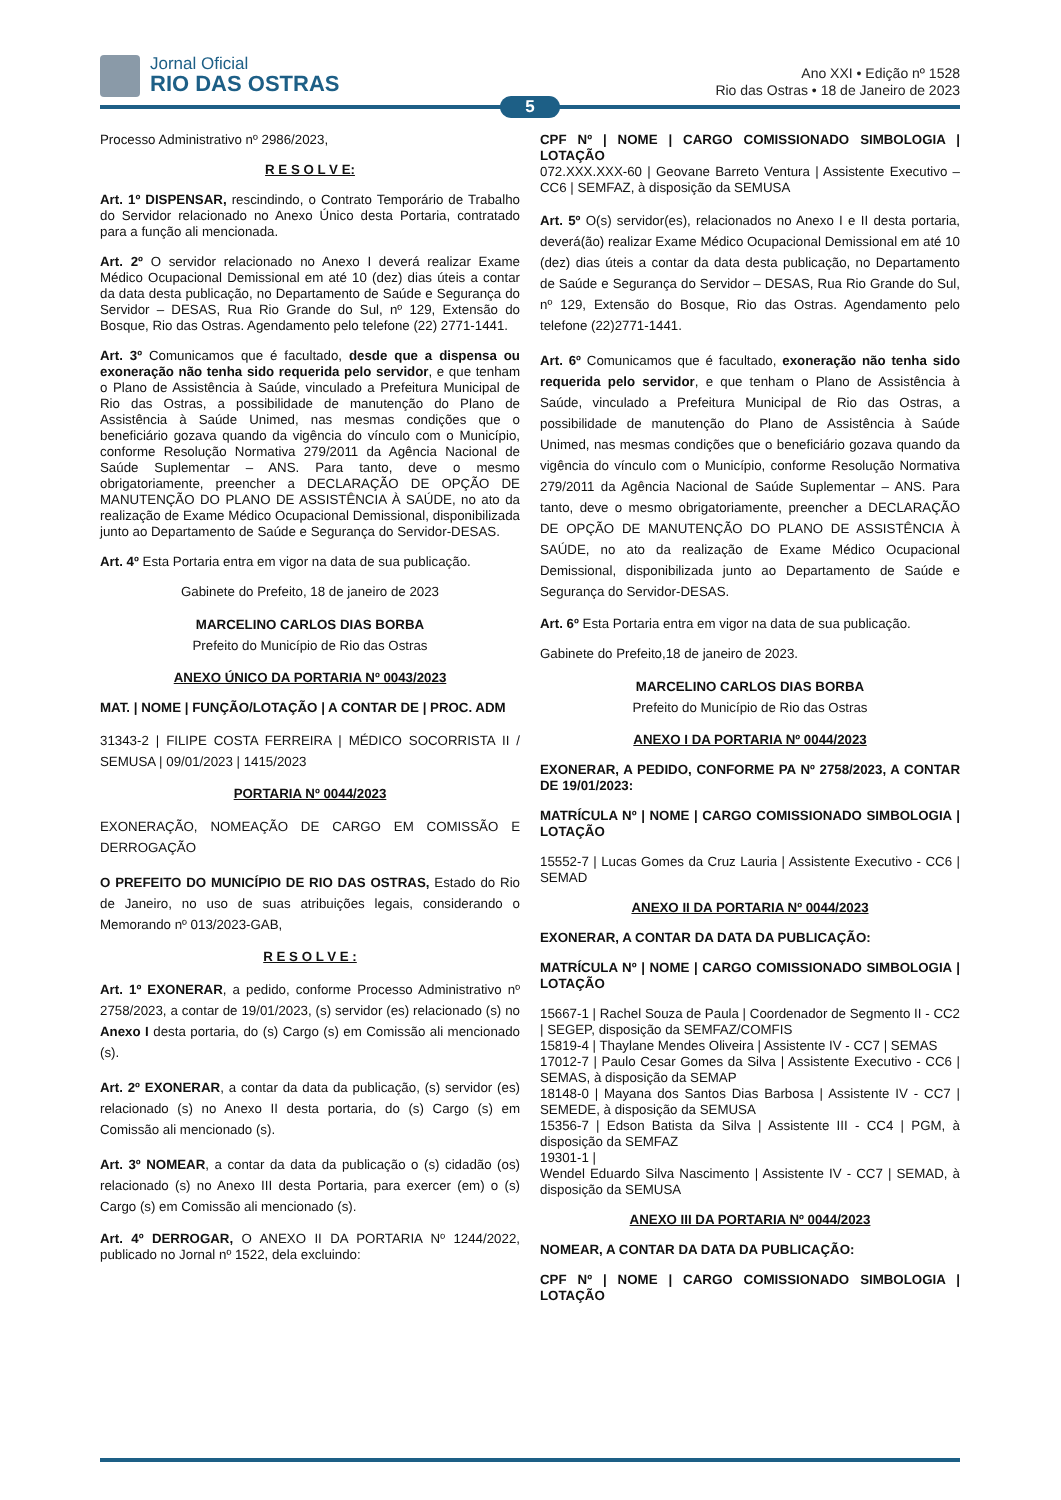Jornal Oficial
RIO DAS OSTRAS
Ano XXI • Edição nº 1528
Rio das Ostras • 18 de Janeiro de 2023
5
Processo Administrativo nº 2986/2023,
R E S O L V E:
Art. 1º DISPENSAR, rescindindo, o Contrato Temporário de Trabalho do Servidor relacionado no Anexo Único desta Portaria, contratado para a função ali mencionada.
Art. 2º O servidor relacionado no Anexo I deverá realizar Exame Médico Ocupacional Demissional em até 10 (dez) dias úteis a contar da data desta publicação, no Departamento de Saúde e Segurança do Servidor – DESAS, Rua Rio Grande do Sul, nº 129, Extensão do Bosque, Rio das Ostras. Agendamento pelo telefone (22) 2771-1441.
Art. 3º Comunicamos que é facultado, desde que a dispensa ou exoneração não tenha sido requerida pelo servidor, e que tenham o Plano de Assistência à Saúde, vinculado a Prefeitura Municipal de Rio das Ostras, a possibilidade de manutenção do Plano de Assistência à Saúde Unimed, nas mesmas condições que o beneficiário gozava quando da vigência do vínculo com o Município, conforme Resolução Normativa 279/2011 da Agência Nacional de Saúde Suplementar – ANS. Para tanto, deve o mesmo obrigatoriamente, preencher a DECLARAÇÃO DE OPÇÃO DE MANUTENÇÃO DO PLANO DE ASSISTÊNCIA À SAÚDE, no ato da realização de Exame Médico Ocupacional Demissional, disponibilizada junto ao Departamento de Saúde e Segurança do Servidor-DESAS.
Art. 4º Esta Portaria entra em vigor na data de sua publicação.
Gabinete do Prefeito, 18 de janeiro de 2023
MARCELINO CARLOS DIAS BORBA
Prefeito do Município de Rio das Ostras
ANEXO ÚNICO DA PORTARIA Nº 0043/2023
MAT. | NOME | FUNÇÃO/LOTAÇÃO | A CONTAR DE | PROC. ADM
31343-2 | FILIPE COSTA FERREIRA | MÉDICO SOCORRISTA II / SEMUSA | 09/01/2023 | 1415/2023
PORTARIA Nº 0044/2023
EXONERAÇÃO, NOMEAÇÃO DE CARGO EM COMISSÃO E DERROGAÇÃO
O PREFEITO DO MUNICÍPIO DE RIO DAS OSTRAS, Estado do Rio de Janeiro, no uso de suas atribuições legais, considerando o Memorando nº 013/2023-GAB,
R E S O L V E :
Art. 1º EXONERAR, a pedido, conforme Processo Administrativo nº 2758/2023, a contar de 19/01/2023, (s) servidor (es) relacionado (s) no Anexo I desta portaria, do (s) Cargo (s) em Comissão ali mencionado (s).
Art. 2º EXONERAR, a contar da data da publicação, (s) servidor (es) relacionado (s) no Anexo II desta portaria, do (s) Cargo (s) em Comissão ali mencionado (s).
Art. 3º NOMEAR, a contar da data da publicação o (s) cidadão (os) relacionado (s) no Anexo III desta Portaria, para exercer (em) o (s) Cargo (s) em Comissão ali mencionado (s).
Art. 4º DERROGAR, O ANEXO II DA PORTARIA Nº 1244/2022, publicado no Jornal nº 1522, dela excluindo:
CPF Nº | NOME | CARGO COMISSIONADO SIMBOLOGIA | LOTAÇÃO
072.XXX.XXX-60 | Geovane Barreto Ventura | Assistente Executivo – CC6 | SEMFAZ, à disposição da SEMUSA
Art. 5º O(s) servidor(es), relacionados no Anexo I e II desta portaria, deverá(ão) realizar Exame Médico Ocupacional Demissional em até 10 (dez) dias úteis a contar da data desta publicação, no Departamento de Saúde e Segurança do Servidor – DESAS, Rua Rio Grande do Sul, nº 129, Extensão do Bosque, Rio das Ostras. Agendamento pelo telefone (22)2771-1441.
Art. 6º Comunicamos que é facultado, exoneração não tenha sido requerida pelo servidor, e que tenham o Plano de Assistência à Saúde, vinculado a Prefeitura Municipal de Rio das Ostras, a possibilidade de manutenção do Plano de Assistência à Saúde Unimed, nas mesmas condições que o beneficiário gozava quando da vigência do vínculo com o Município, conforme Resolução Normativa 279/2011 da Agência Nacional de Saúde Suplementar – ANS. Para tanto, deve o mesmo obrigatoriamente, preencher a DECLARAÇÃO DE OPÇÃO DE MANUTENÇÃO DO PLANO DE ASSISTÊNCIA À SAÚDE, no ato da realização de Exame Médico Ocupacional Demissional, disponibilizada junto ao Departamento de Saúde e Segurança do Servidor-DESAS.
Art. 6º Esta Portaria entra em vigor na data de sua publicação.
Gabinete do Prefeito,18 de janeiro de 2023.
MARCELINO CARLOS DIAS BORBA
Prefeito do Município de Rio das Ostras
ANEXO I DA PORTARIA Nº 0044/2023
EXONERAR, A PEDIDO, CONFORME PA Nº 2758/2023, A CONTAR DE 19/01/2023:
MATRÍCULA Nº | NOME | CARGO COMISSIONADO SIMBOLOGIA | LOTAÇÃO
15552-7 | Lucas Gomes da Cruz Lauria | Assistente Executivo - CC6 | SEMAD
ANEXO II DA PORTARIA Nº 0044/2023
EXONERAR, A CONTAR DA DATA DA PUBLICAÇÃO:
MATRÍCULA Nº | NOME | CARGO COMISSIONADO SIMBOLOGIA | LOTAÇÃO
15667-1 | Rachel Souza de Paula | Coordenador de Segmento II - CC2 | SEGEP, disposição da SEMFAZ/COMFIS
15819-4 | Thaylane Mendes Oliveira | Assistente IV - CC7 | SEMAS
17012-7 | Paulo Cesar Gomes da Silva | Assistente Executivo - CC6 | SEMAS, à disposição da SEMAP
18148-0 | Mayana dos Santos Dias Barbosa | Assistente IV - CC7 | SEMEDE, à disposição da SEMUSA
15356-7 | Edson Batista da Silva | Assistente III - CC4 | PGM, à disposição da SEMFAZ
19301-1 |
Wendel Eduardo Silva Nascimento | Assistente IV - CC7 | SEMAD, à disposição da SEMUSA
ANEXO III DA PORTARIA Nº 0044/2023
NOMEAR, A CONTAR DA DATA DA PUBLICAÇÃO:
CPF Nº | NOME | CARGO COMISSIONADO SIMBOLOGIA | LOTAÇÃO